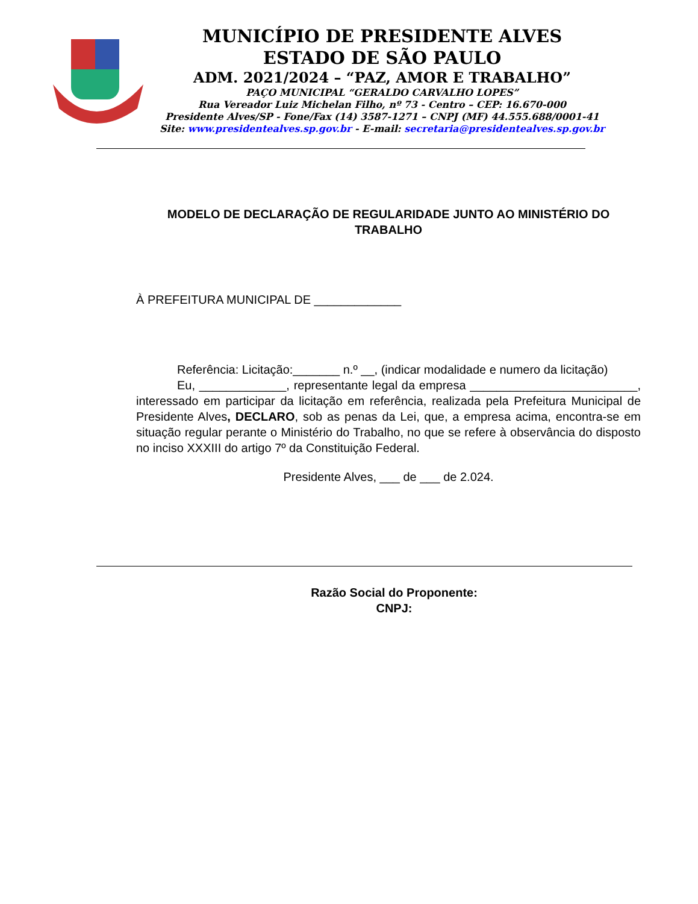MUNICÍPIO DE PRESIDENTE ALVES
ESTADO DE SÃO PAULO
ADM. 2021/2024 – “PAZ, AMOR E TRABALHO”
PAÇO MUNICIPAL “GERALDO CARVALHO LOPES”
Rua Vereador Luiz Michelan Filho, nº 73 - Centro – CEP: 16.670-000
Presidente Alves/SP - Fone/Fax (14) 3587-1271 – CNPJ (MF) 44.555.688/0001-41
Site: www.presidentealves.sp.gov.br - E-mail: secretaria@presidentealves.sp.gov.br
MODELO DE DECLARAÇÃO DE REGULARIDADE JUNTO AO MINISTÉRIO DO TRABALHO
À PREFEITURA MUNICIPAL DE _____________
Referência: Licitação:_______ n.º __, (indicar modalidade e numero da licitação)
Eu, _____________, representante legal da empresa _________________________, interessado em participar da licitação em referência, realizada pela Prefeitura Municipal de Presidente Alves, DECLARO, sob as penas da Lei, que, a empresa acima, encontra-se em situação regular perante o Ministério do Trabalho, no que se refere à observância do disposto no inciso XXXIII do artigo 7º da Constituição Federal.
Presidente Alves, ___ de ___ de 2.024.
Razão Social do Proponente:
CNPJ: